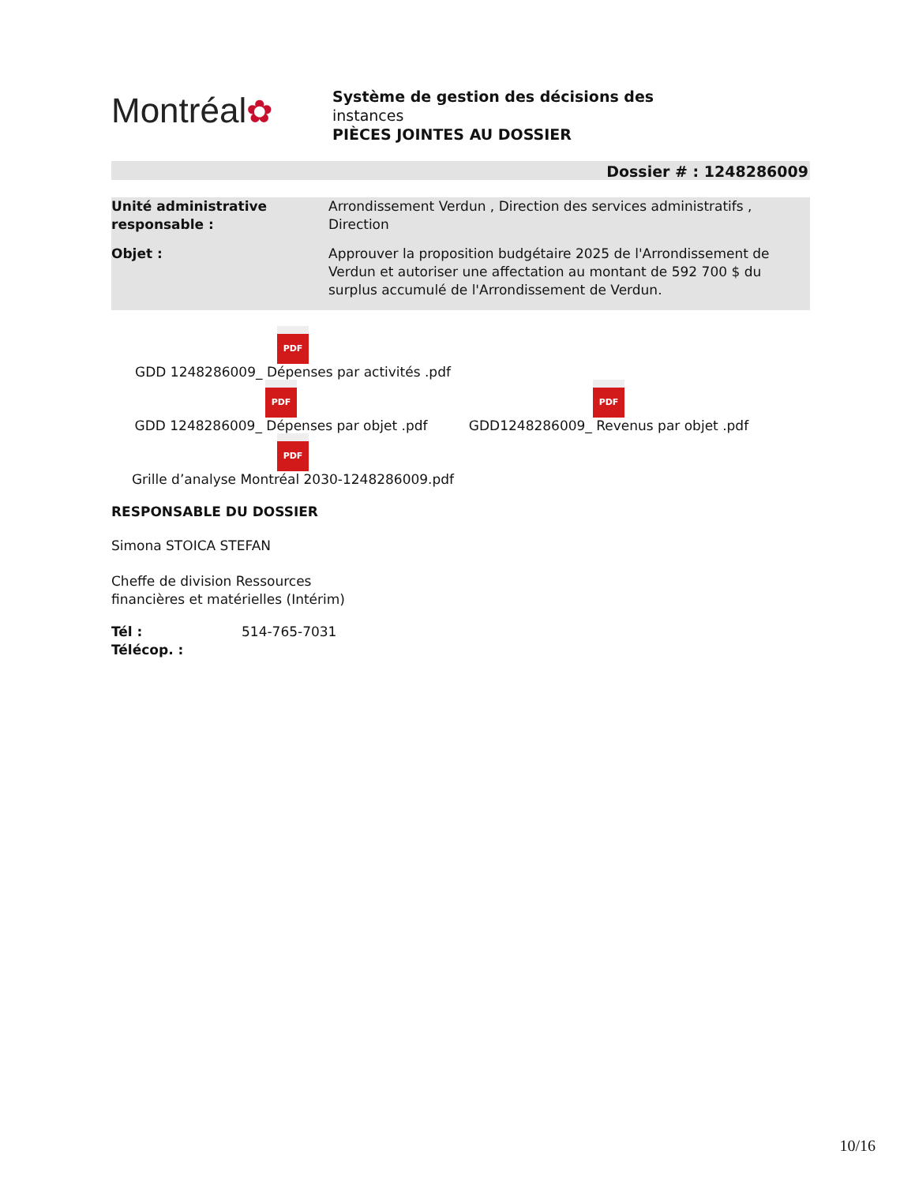Montréal✿
Système de gestion des décisions des
instances
PIÈCES JOINTES AU DOSSIER
Dossier # : 1248286009
| Unité administrative responsable : | Arrondissement Verdun , Direction des services administratifs , Direction |
| Objet : | Approuver la proposition budgétaire 2025 de l'Arrondissement de Verdun et autoriser une affectation au montant de 592 700 $ du surplus accumulé de l'Arrondissement de Verdun. |
PDF
GDD 1248286009_ Dépenses par activités .pdf
PDF
GDD 1248286009_ Dépenses par objet .pdf
PDF
GDD1248286009_ Revenus par objet .pdf
PDF
Grille d’analyse Montréal 2030-1248286009.pdf
RESPONSABLE DU DOSSIER
Simona STOICA STEFAN
Cheffe de division Ressources
financières et matérielles (Intérim)
| Tél : | 514-765-7031 |
| Télécop. : | |
10/16